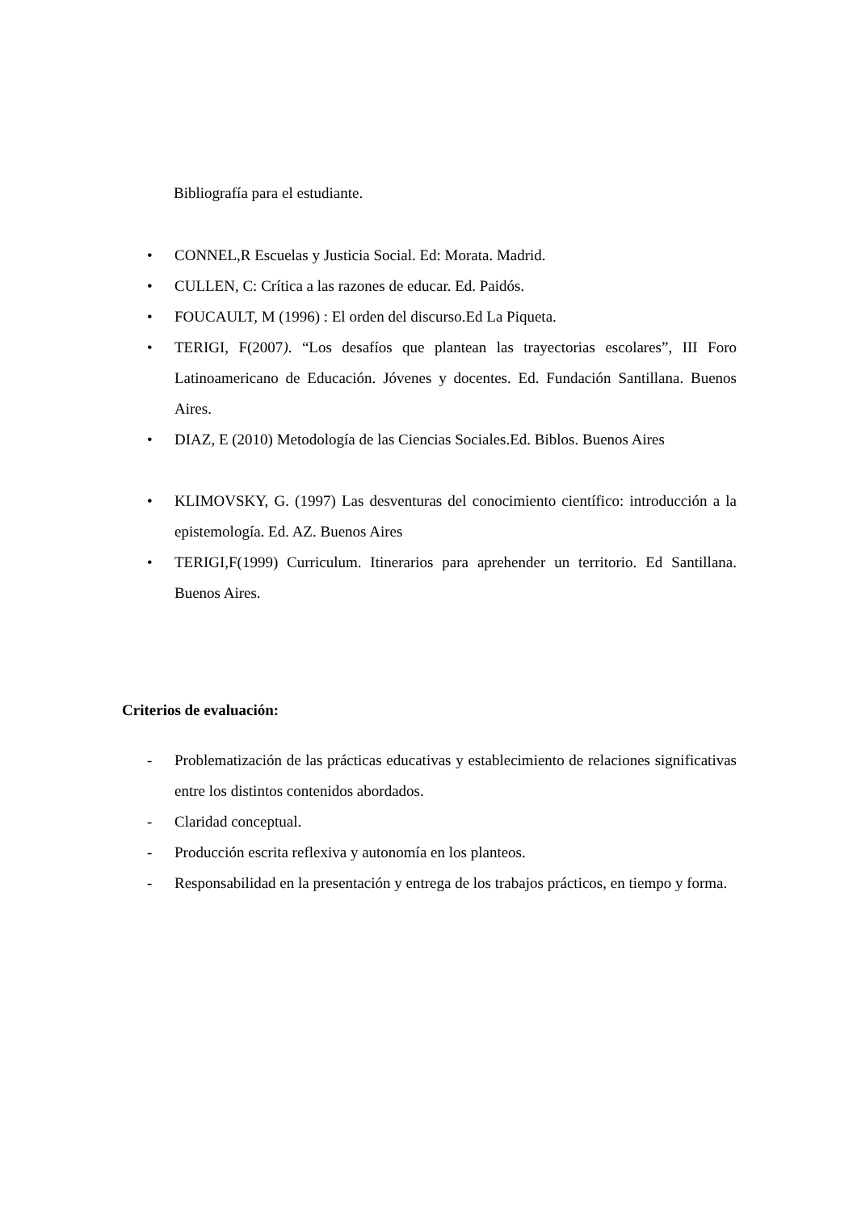Bibliografía para el estudiante.
• CONNEL,R Escuelas y Justicia Social. Ed: Morata. Madrid.
• CULLEN, C: Crítica a las razones de educar. Ed. Paidós.
• FOUCAULT, M (1996) : El orden del discurso.Ed La Piqueta.
• TERIGI, F(2007). “Los desafíos que plantean las trayectorias escolares”, III Foro Latinoamericano de Educación. Jóvenes y docentes. Ed. Fundación Santillana. Buenos Aires.
• DIAZ, E (2010) Metodología de las Ciencias Sociales.Ed. Biblos. Buenos Aires
• KLIMOVSKY, G. (1997) Las desventuras del conocimiento científico: introducción a la epistemología. Ed. AZ. Buenos Aires
• TERIGI,F(1999) Curriculum. Itinerarios para aprehender un territorio. Ed Santillana. Buenos Aires.
Criterios de evaluación:
- Problematización de las prácticas educativas y establecimiento de relaciones significativas entre los distintos contenidos abordados.
- Claridad conceptual.
- Producción escrita reflexiva y autonomía en los planteos.
- Responsabilidad en la presentación y entrega de los trabajos prácticos, en tiempo y forma.